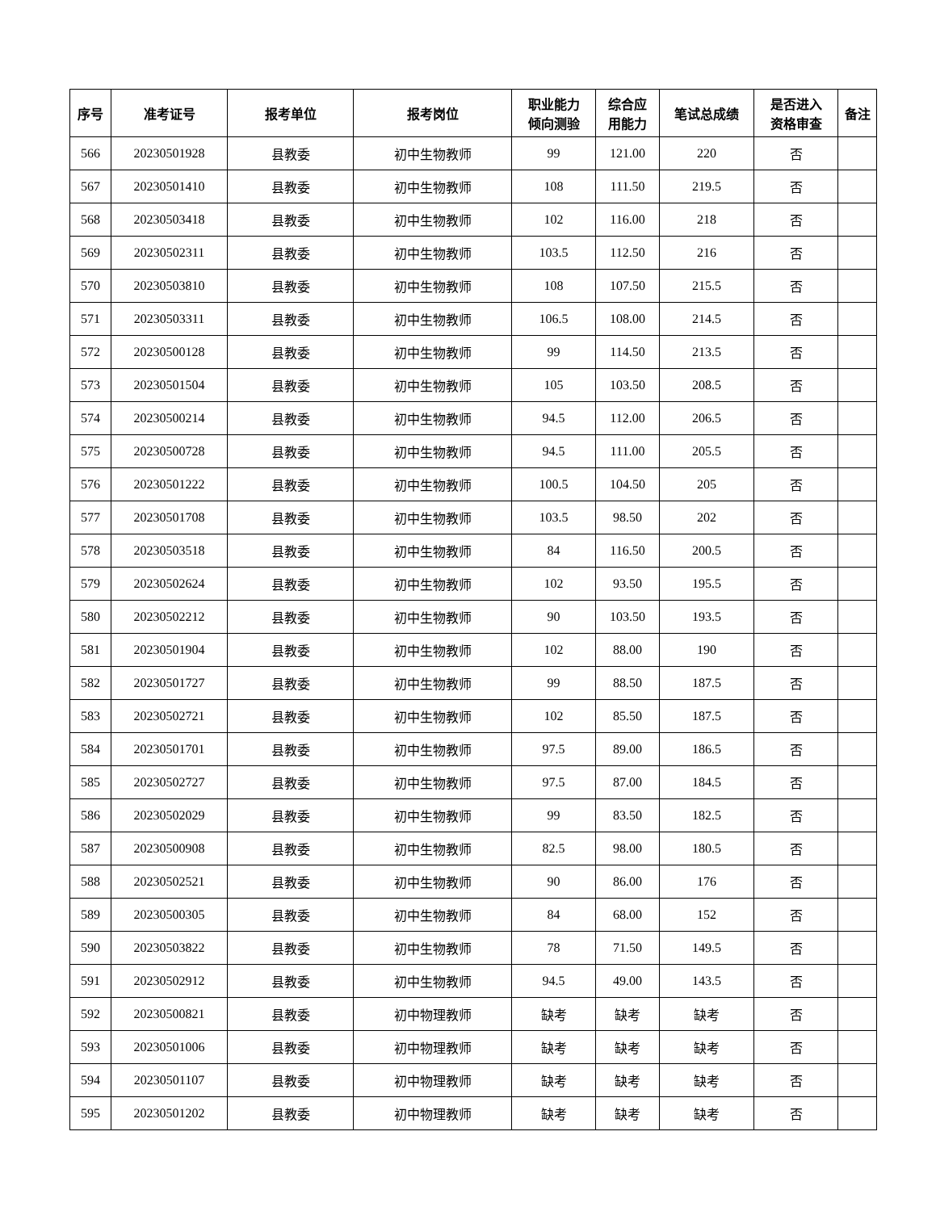| 序号 | 准考证号 | 报考单位 | 报考岗位 | 职业能力 倾向测验 | 综合应 用能力 | 笔试总成绩 | 是否进入 资格审查 | 备注 |
| --- | --- | --- | --- | --- | --- | --- | --- | --- |
| 566 | 20230501928 | 县教委 | 初中生物教师 | 99 | 121.00 | 220 | 否 | |
| 567 | 20230501410 | 县教委 | 初中生物教师 | 108 | 111.50 | 219.5 | 否 | |
| 568 | 20230503418 | 县教委 | 初中生物教师 | 102 | 116.00 | 218 | 否 | |
| 569 | 20230502311 | 县教委 | 初中生物教师 | 103.5 | 112.50 | 216 | 否 | |
| 570 | 20230503810 | 县教委 | 初中生物教师 | 108 | 107.50 | 215.5 | 否 | |
| 571 | 20230503311 | 县教委 | 初中生物教师 | 106.5 | 108.00 | 214.5 | 否 | |
| 572 | 20230500128 | 县教委 | 初中生物教师 | 99 | 114.50 | 213.5 | 否 | |
| 573 | 20230501504 | 县教委 | 初中生物教师 | 105 | 103.50 | 208.5 | 否 | |
| 574 | 20230500214 | 县教委 | 初中生物教师 | 94.5 | 112.00 | 206.5 | 否 | |
| 575 | 20230500728 | 县教委 | 初中生物教师 | 94.5 | 111.00 | 205.5 | 否 | |
| 576 | 20230501222 | 县教委 | 初中生物教师 | 100.5 | 104.50 | 205 | 否 | |
| 577 | 20230501708 | 县教委 | 初中生物教师 | 103.5 | 98.50 | 202 | 否 | |
| 578 | 20230503518 | 县教委 | 初中生物教师 | 84 | 116.50 | 200.5 | 否 | |
| 579 | 20230502624 | 县教委 | 初中生物教师 | 102 | 93.50 | 195.5 | 否 | |
| 580 | 20230502212 | 县教委 | 初中生物教师 | 90 | 103.50 | 193.5 | 否 | |
| 581 | 20230501904 | 县教委 | 初中生物教师 | 102 | 88.00 | 190 | 否 | |
| 582 | 20230501727 | 县教委 | 初中生物教师 | 99 | 88.50 | 187.5 | 否 | |
| 583 | 20230502721 | 县教委 | 初中生物教师 | 102 | 85.50 | 187.5 | 否 | |
| 584 | 20230501701 | 县教委 | 初中生物教师 | 97.5 | 89.00 | 186.5 | 否 | |
| 585 | 20230502727 | 县教委 | 初中生物教师 | 97.5 | 87.00 | 184.5 | 否 | |
| 586 | 20230502029 | 县教委 | 初中生物教师 | 99 | 83.50 | 182.5 | 否 | |
| 587 | 20230500908 | 县教委 | 初中生物教师 | 82.5 | 98.00 | 180.5 | 否 | |
| 588 | 20230502521 | 县教委 | 初中生物教师 | 90 | 86.00 | 176 | 否 | |
| 589 | 20230500305 | 县教委 | 初中生物教师 | 84 | 68.00 | 152 | 否 | |
| 590 | 20230503822 | 县教委 | 初中生物教师 | 78 | 71.50 | 149.5 | 否 | |
| 591 | 20230502912 | 县教委 | 初中生物教师 | 94.5 | 49.00 | 143.5 | 否 | |
| 592 | 20230500821 | 县教委 | 初中物理教师 | 缺考 | 缺考 | 缺考 | 否 | |
| 593 | 20230501006 | 县教委 | 初中物理教师 | 缺考 | 缺考 | 缺考 | 否 | |
| 594 | 20230501107 | 县教委 | 初中物理教师 | 缺考 | 缺考 | 缺考 | 否 | |
| 595 | 20230501202 | 县教委 | 初中物理教师 | 缺考 | 缺考 | 缺考 | 否 | |